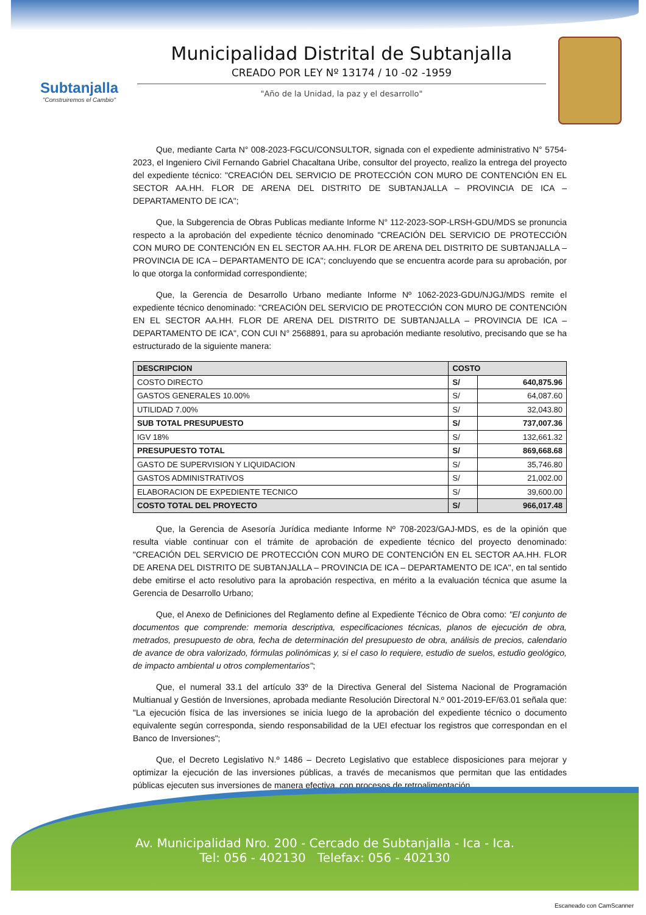Subtanjalla
"Construiremos el Cambio"
Municipalidad Distrital de Subtanjalla
CREADO POR LEY Nº 13174 / 10 -02 -1959
"Año de la Unidad, la paz y el desarrollo"
Que, mediante Carta N° 008-2023-FGCU/CONSULTOR, signada con el expediente administrativo N° 5754-2023, el Ingeniero Civil Fernando Gabriel Chacaltana Uribe, consultor del proyecto, realizo la entrega del proyecto del expediente técnico: "CREACIÓN DEL SERVICIO DE PROTECCIÓN CON MURO DE CONTENCIÓN EN EL SECTOR AA.HH. FLOR DE ARENA DEL DISTRITO DE SUBTANJALLA – PROVINCIA DE ICA – DEPARTAMENTO DE ICA";
Que, la Subgerencia de Obras Publicas mediante Informe N° 112-2023-SOP-LRSH-GDU/MDS se pronuncia respecto a la aprobación del expediente técnico denominado "CREACIÓN DEL SERVICIO DE PROTECCIÓN CON MURO DE CONTENCIÓN EN EL SECTOR AA.HH. FLOR DE ARENA DEL DISTRITO DE SUBTANJALLA – PROVINCIA DE ICA – DEPARTAMENTO DE ICA"; concluyendo que se encuentra acorde para su aprobación, por lo que otorga la conformidad correspondiente;
Que, la Gerencia de Desarrollo Urbano mediante Informe Nº 1062-2023-GDU/NJGJ/MDS remite el expediente técnico denominado: "CREACIÓN DEL SERVICIO DE PROTECCIÓN CON MURO DE CONTENCIÓN EN EL SECTOR AA.HH. FLOR DE ARENA DEL DISTRITO DE SUBTANJALLA – PROVINCIA DE ICA – DEPARTAMENTO DE ICA", CON CUI N° 2568891, para su aprobación mediante resolutivo, precisando que se ha estructurado de la siguiente manera:
| DESCRIPCION | COSTO | |
| --- | --- | --- |
| COSTO DIRECTO | S/ | 640,875.96 |
| GASTOS GENERALES 10.00% | S/ | 64,087.60 |
| UTILIDAD 7.00% | S/ | 32,043.80 |
| SUB TOTAL PRESUPUESTO | S/ | 737,007.36 |
| IGV 18% | S/ | 132,661.32 |
| PRESUPUESTO TOTAL | S/ | 869,668.68 |
| GASTO DE SUPERVISION Y LIQUIDACION | S/ | 35,746.80 |
| GASTOS ADMINISTRATIVOS | S/ | 21,002.00 |
| ELABORACION DE EXPEDIENTE TECNICO | S/ | 39,600.00 |
| COSTO TOTAL DEL PROYECTO | S/ | 966,017.48 |
Que, la Gerencia de Asesoría Jurídica mediante Informe Nº 708-2023/GAJ-MDS, es de la opinión que resulta viable continuar con el trámite de aprobación de expediente técnico del proyecto denominado: "CREACIÓN DEL SERVICIO DE PROTECCIÓN CON MURO DE CONTENCIÓN EN EL SECTOR AA.HH. FLOR DE ARENA DEL DISTRITO DE SUBTANJALLA – PROVINCIA DE ICA – DEPARTAMENTO DE ICA", en tal sentido debe emitirse el acto resolutivo para la aprobación respectiva, en mérito a la evaluación técnica que asume la Gerencia de Desarrollo Urbano;
Que, el Anexo de Definiciones del Reglamento define al Expediente Técnico de Obra como: "El conjunto de documentos que comprende: memoria descriptiva, especificaciones técnicas, planos de ejecución de obra, metrados, presupuesto de obra, fecha de determinación del presupuesto de obra, análisis de precios, calendario de avance de obra valorizado, fórmulas polinómicas y, si el caso lo requiere, estudio de suelos, estudio geológico, de impacto ambiental u otros complementarios";
Que, el numeral 33.1 del artículo 33º de la Directiva General del Sistema Nacional de Programación Multianual y Gestión de Inversiones, aprobada mediante Resolución Directoral N.º 001-2019-EF/63.01 señala que: "La ejecución física de las inversiones se inicia luego de la aprobación del expediente técnico o documento equivalente según corresponda, siendo responsabilidad de la UEI efectuar los registros que correspondan en el Banco de Inversiones";
Que, el Decreto Legislativo N.º 1486 – Decreto Legislativo que establece disposiciones para mejorar y optimizar la ejecución de las inversiones públicas, a través de mecanismos que permitan que las entidades públicas ejecuten sus inversiones de manera efectiva, con procesos de retroalimentación
Av. Municipalidad Nro. 200 - Cercado de Subtanjalla - Ica - Ica.
Tel: 056 - 402130 Telefax: 056 - 402130
Escaneado con CamScanner